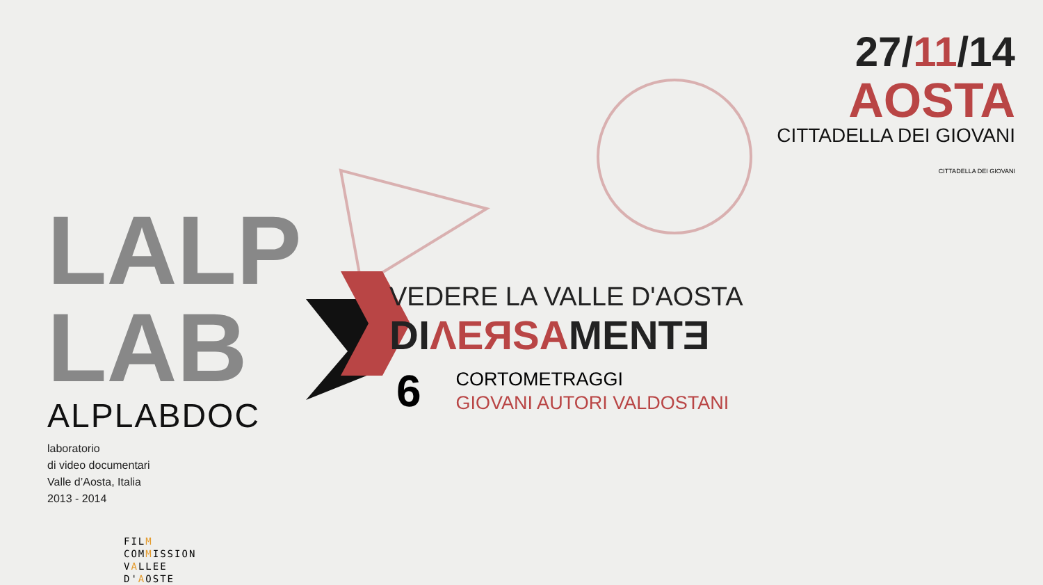LALP LAB
ALPLABDOC
laboratorio
di video documentari
Valle d’Aosta, Italia
2013 - 2014
FILM
COMMISSION
VALLEE
D'AOSTE
27/11/14
AOSTA
CITTADELLA DEI GIOVANI
CITTADELLA DEI GIOVANI
VEDERE LA VALLE D'AOSTA
DIΛEЯSAMENTƎ
6
CORTOMETRAGGI
GIOVANI AUTORI VALDOSTANI